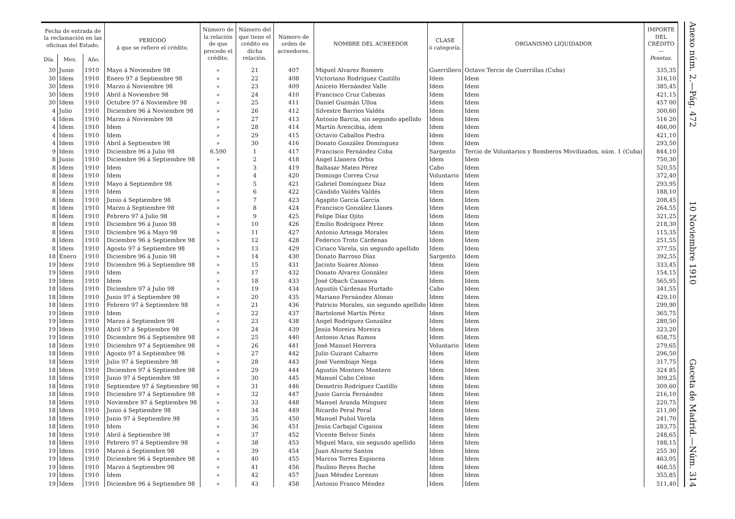| Fecha de entrada de la reclamación en las oficinas del Estado. | | | PERÍODO á que se refiere el crédito. | Número de la relación de que procede el crédito. | Número del que tiene el crédito en dicha relación. | Número de orden de acreedores. | NOMBRE DEL ACREEDOR | CLASE ó categoría. | ORGANISMO LIQUIDADOR | IMPORTE DEL CRÉDITO — Pesetas. |
| --- | --- | --- | --- | --- | --- | --- | --- | --- | --- | --- |
| Día. | Mes. | Año. | | | | | | | | |
| 30 | Junio | 1910 | Mayo á Noviembre 98 | » | 21 | 407 | Miguel Alvarez Romero | Guerrillero | Octavo Tercio de Guerrillas (Cuba) | 335,35 |
| 30 | Idem | 1910 | Enero 97 á Septiembre 98 | » | 22 | 408 | Victoriano Rodríguez Castillo | Idem | Idem | 316,10 |
| 30 | Idem | 1910 | Marzo á Noviembre 98 | » | 23 | 409 | Aniceto Hernández Valle | Idem | Idem | 385,45 |
| 30 | Idem | 1910 | Abril á Noviembre 98 | » | 24 | 410 | Francisco Cruz Cabezas | Idem | Idem | 421,15 |
| 30 | Idem | 1910 | Octubre 97 á Noviembre 98 | » | 25 | 411 | Daniel Guzmán Ulloa | Idem | Idem | 457 00 |
| 4 | Julio | 1910 | Diciembre 96 á Noviembre 98 | » | 26 | 412 | Silvestre Barrios Valdés | Idem | Idem | 300,60 |
| 4 | Idem | 1910 | Marzo á Noviembre 98 | » | 27 | 413 | Antonio Barcia, sin segundo apellido | Idem | Idem | 516 20 |
| 4 | Idem | 1910 | Idem | » | 28 | 414 | Martín Arencibia, ídem | Idem | Idem | 466,00 |
| 4 | Idem | 1910 | Idem | » | 29 | 415 | Octavio Caballos Piedra | Idem | Idem | 421,10 |
| 4 | Idem | 1910 | Abril á Septiembre 98 | » | 30 | 416 | Donato González Domínguez | Idem | Idem | 293,50 |
| 9 | Idem | 1910 | Diciembre 96 á Julio 98 | 6.590 | 1 | 417 | Francisco Fernández Coba | Sargento | Tercio de Voluntarios y Bomberos Movilizados, núm. 1 (Cuba) | 844,10 |
| 8 | Junio | 1910 | Diciembre 96 á Septiembre 98 | » | 2 | 418 | Angel Llanera Orbis | Idem | Idem | 750,30 |
| 8 | Idem | 1910 | Idem | » | 3 | 419 | Baltasar Mateo Pérez | Cabo | Idem | 520,55 |
| 8 | Idem | 1910 | Idem | » | 4 | 420 | Domingo Correa Cruz | Voluntario | Idem | 372,40 |
| 8 | Idem | 1910 | Mayo á Septiembre 98 | » | 5 | 421 | Gabriel Domínguez Díaz | Idem | Idem | 293,95 |
| 8 | Idem | 1910 | Idem | » | 6 | 422 | Cándido Valdés Valdés | Idem | Idem | 188,10 |
| 8 | Idem | 1910 | Junio á Septiembre 98 | » | 7 | 423 | Agapito García García | Idem | Idem | 208,45 |
| 8 | Idem | 1910 | Marzo á Septiembre 98 | » | 8 | 424 | Francisco González Llanes | Idem | Idem | 264,55 |
| 8 | Idem | 1910 | Febrero 97 á Julio 98 | » | 9 | 425 | Felipe Díaz Ojito | Idem | Idem | 321,25 |
| 8 | Idem | 1910 | Diciembre 96 á Junio 98 | » | 10 | 426 | Emilio Rodríguez Pérez | Idem | Idem | 218,30 |
| 8 | Idem | 1910 | Diciembre 96 á Mayo 98 | » | 11 | 427 | Antonio Arteaga Morales | Idem | Idem | 115,35 |
| 8 | Idem | 1910 | Diciembre 96 á Septiembre 98 | » | 12 | 428 | Federico Troto Cárdenas | Idem | Idem | 251,55 |
| 8 | Idem | 1910 | Agosto 97 á Septiembre 98 | » | 13 | 429 | Ciriaco Varela, sin segundo apellido | Idem | Idem | 377,55 |
| 18 | Enero | 1910 | Diciembre 96 á Junio 98 | » | 14 | 430 | Donato Barroso Díaz | Sargento | Idem | 392,55 |
| 19 | Idem | 1910 | Diciembre 96 á Septiembre 98 | » | 15 | 431 | Jacinto Suárez Alonso | Idem | Idem | 333,45 |
| 19 | Idem | 1910 | Idem | » | 17 | 432 | Donato Alvarez González | Idem | Idem | 154,15 |
| 19 | Idem | 1910 | Idem | » | 18 | 433 | José Obach Casanova | Idem | Idem | 565,95 |
| 18 | Idem | 1910 | Diciembre 97 á Julio 98 | » | 19 | 434 | Agustín Cárdenas Hurtado | Cabo | Idem | 341,55 |
| 18 | Idem | 1910 | Junio 97 á Septiembre 98 | » | 20 | 435 | Mariano Fernández Alonso | Idem | Idem | 429,10 |
| 18 | Idem | 1910 | Febrero 97 á Septiembre 98 | » | 21 | 436 | Patricio Morales, sin segundo apellido | Idem | Idem | 299,90 |
| 19 | Idem | 1910 | Idem | » | 22 | 437 | Bartolomé Martín Pérez | Idem | Idem | 365,75 |
| 19 | Idem | 1910 | Marzo á Septiembre 98 | » | 23 | 438 | Angel Rodríguez González | Idem | Idem | 280,50 |
| 19 | Idem | 1910 | Abril 97 á Septiembre 98 | » | 24 | 439 | Jesús Moreira Moreira | Idem | Idem | 323,20 |
| 19 | Idem | 1910 | Diciembre 96 á Septiembre 98 | » | 25 | 440 | Antonio Arias Ramos | Idem | Idem | 658,75 |
| 18 | Idem | 1910 | Diciembre 97 á Septiembre 98 | » | 26 | 441 | José Manuel Herrera | Voluntario | Idem | 279,65 |
| 18 | Idem | 1910 | Agosto 97 á Septiembre 98 | » | 27 | 442 | Julio Guirant Cabarro | Idem | Idem | 296,50 |
| 18 | Idem | 1910 | Julio 97 á Septiembre 98 | » | 28 | 443 | José Vuembiaje Nega | Idem | Idem | 317,75 |
| 18 | Idem | 1910 | Diciembre 97 á Septiembre 98 | » | 29 | 444 | Agustín Montero Montero | Idem | Idem | 324 85 |
| 18 | Idem | 1910 | Junio 97 á Septiembre 98 | » | 30 | 445 | Manuel Cabo Celoso | Idem | Idem | 309,25 |
| 18 | Idem | 1910 | Septiembre 97 á Septiembre 98 | » | 31 | 446 | Demetrio Rodríguez Castillo | Idem | Idem | 309,60 |
| 18 | Idem | 1910 | Diciembre 97 á Septiembre 98 | » | 32 | 447 | Jusio García Fernández | Idem | Idem | 216,10 |
| 18 | Idem | 1910 | Noviembre 97 á Septiembre 98 | » | 33 | 448 | Manuel Aranda Mínguez | Idem | Idem | 220,75 |
| 18 | Idem | 1910 | Junio á Septiembre 98 | » | 34 | 449 | Ricardo Peral Peral | Idem | Idem | 211,00 |
| 18 | Idem | 1910 | Junio 97 á Septiembre 98 | » | 35 | 450 | Manuel Puñol Varela | Idem | Idem | 241,70 |
| 18 | Idem | 1910 | Idem | » | 36 | 451 | Jesús Carbajal Ciganoa | Idem | Idem | 283,75 |
| 18 | Idem | 1910 | Abril á Septiembre 98 | » | 37 | 452 | Vicente Belvor Sinés | Idem | Idem | 248,65 |
| 18 | Idem | 1910 | Febrero 97 á Septiembre 98 | » | 38 | 453 | Miguel Mara, sin segundo apellido | Idem | Idem | 188,15 |
| 19 | Idem | 1910 | Marzo á Septiembre 98 | » | 39 | 454 | Juan Alvarez Santos | Idem | Idem | 255 30 |
| 19 | Idem | 1910 | Diciembre 96 á Septiembre 98 | » | 40 | 455 | Marcos Torres Espincea | Idem | Idem | 463,05 |
| 19 | Idem | 1910 | Marzo á Septiembre 98 | » | 41 | 456 | Paulino Reyes Roche | Idem | Idem | 468,55 |
| 19 | Idem | 1910 | Idem | » | 42 | 457 | Juan Méndez Lorenzo | Idem | Idem | 355,85 |
| 19 | Idem | 1910 | Diciembre 96 á Septiembre 98 | » | 43 | 458 | Antonio Franco Méndez | Idem | Idem | 511,40 |
Anexo núm. 2.—Pág. 472 10 Noviembre 1910 Gaceta de Madrid.—Núm. 314